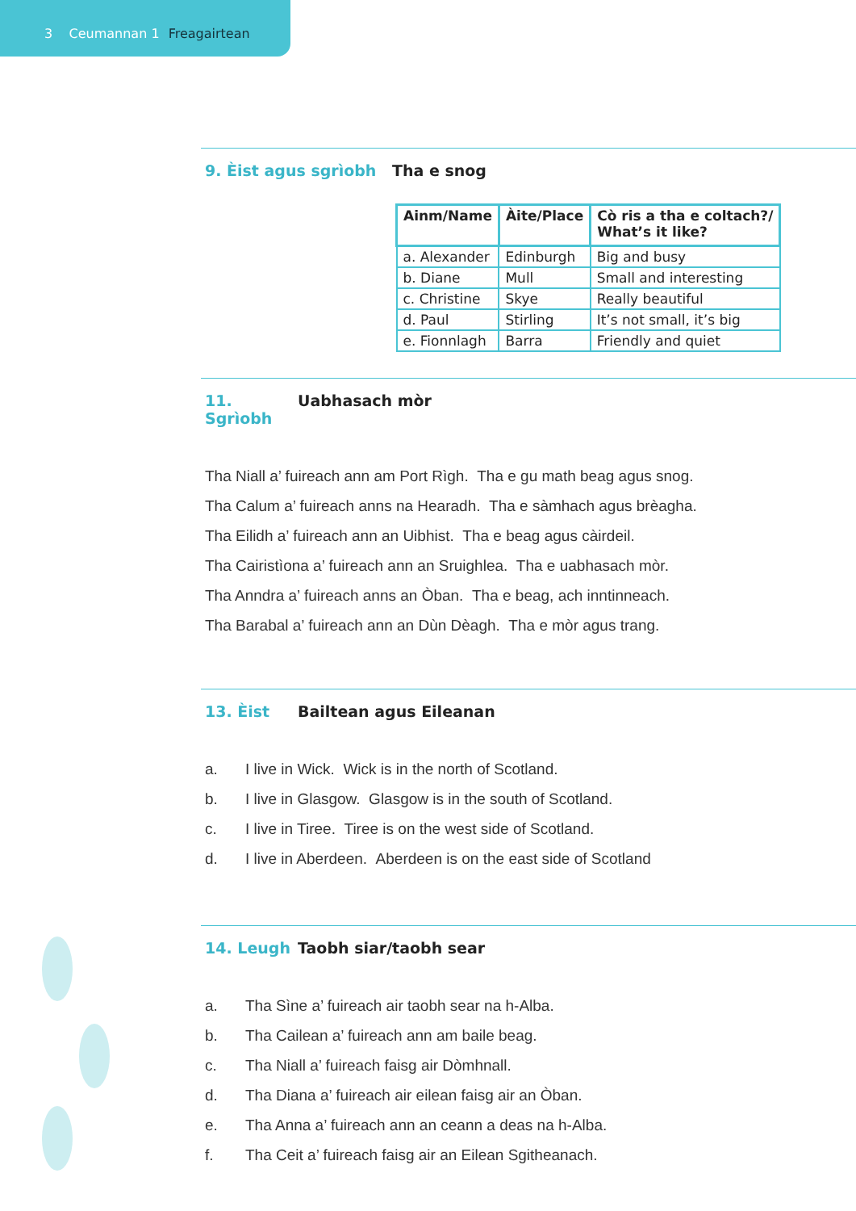3 Ceumannan 1 Freagairtean
9. Èist agus sgrìobh Tha e snog
| Ainm/Name | Àite/Place | Cò ris a tha e coltach?/ What’s it like? |
| --- | --- | --- |
| a. Alexander | Edinburgh | Big and busy |
| b. Diane | Mull | Small and interesting |
| c. Christine | Skye | Really beautiful |
| d. Paul | Stirling | It’s not small, it’s big |
| e. Fionnlagh | Barra | Friendly and quiet |
11. Sgrìobh Uabhasach mòr
Tha Niall a’ fuireach ann am Port Rìgh. Tha e gu math beag agus snog.
Tha Calum a’ fuireach anns na Hearadh. Tha e sàmhach agus brèagha.
Tha Eilidh a’ fuireach ann an Uibhist. Tha e beag agus càirdeil.
Tha Cairistìona a’ fuireach ann an Sruighlea. Tha e uabhasach mòr.
Tha Anndra a’ fuireach anns an Òban. Tha e beag, ach inntinneach.
Tha Barabal a’ fuireach ann an Dùn Dèagh. Tha e mòr agus trang.
13. Èist Bailtean agus Eileanan
a. I live in Wick. Wick is in the north of Scotland.
b. I live in Glasgow. Glasgow is in the south of Scotland.
c. I live in Tiree. Tiree is on the west side of Scotland.
d. I live in Aberdeen. Aberdeen is on the east side of Scotland
14. Leugh Taobh siar/taobh sear
a. Tha Sìne a’ fuireach air taobh sear na h-Alba.
b. Tha Cailean a’ fuireach ann am baile beag.
c. Tha Niall a’ fuireach faisg air Dòmhnall.
d. Tha Diana a’ fuireach air eilean faisg air an Òban.
e. Tha Anna a’ fuireach ann an ceann a deas na h-Alba.
f. Tha Ceit a’ fuireach faisg air an Eilean Sgitheanach.